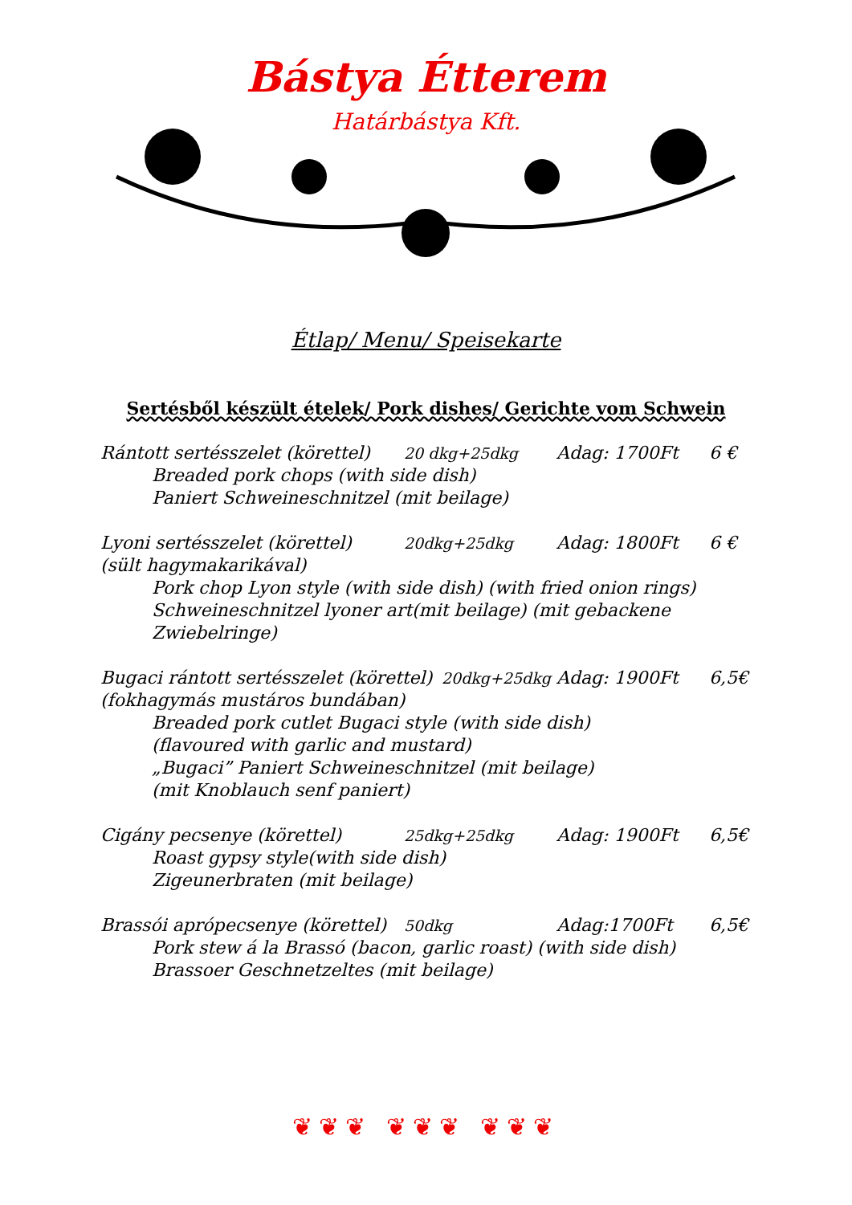Bástya Étterem
Határbástya Kft.
Étlap/ Menu/ Speisekarte
Sertésből készült ételek/ Pork dishes/ Gerichte vom Schwein
Rántott sertésszelet (körettel) 20 dkg+25dkg Adag: 1700Ft 6 €
Breaded pork chops (with side dish)
Paniert Schweineschnitzel (mit beilage)
Lyoni sertésszelet (körettel) 20dkg+25dkg Adag: 1800Ft 6 €
(sült hagymakarikával)
Pork chop Lyon style (with side dish) (with fried onion rings)
Schweineschnitzel lyoner art(mit beilage) (mit gebackene Zwiebelringe)
Bugaci rántott sertésszelet (körettel) 20dkg+25dkg Adag: 1900Ft 6,5€
(fokhagymás mustáros bundában)
Breaded pork cutlet Bugaci style (with side dish)
(flavoured with garlic and mustard)
„Bugaci” Paniert Schweineschnitzel (mit beilage)
(mit Knoblauch senf paniert)
Cigány pecsenye (körettel) 25dkg+25dkg Adag: 1900Ft 6,5€
Roast gypsy style(with side dish)
Zigeunerbraten (mit beilage)
Brassói aprópecsenye (körettel) 50dkg Adag:1700Ft 6,5€
Pork stew á la Brassó (bacon, garlic roast) (with side dish)
Brassoer Geschnetzeltes (mit beilage)
❦❦❦ ❦❦❦ ❦❦❦